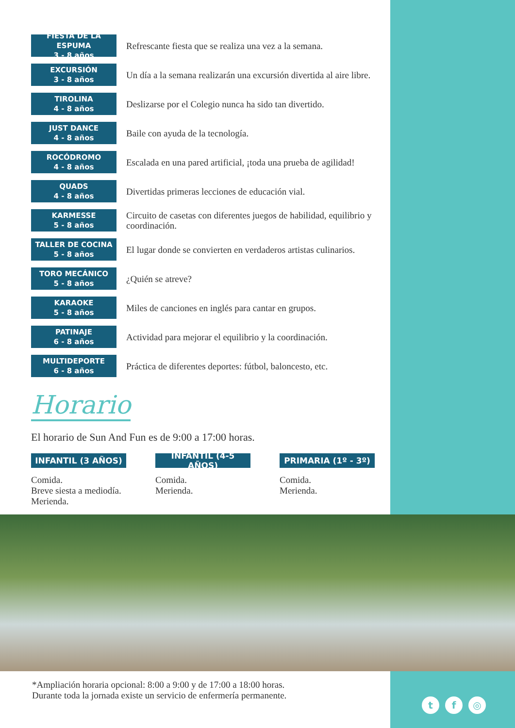FIESTA DE LA ESPUMA
3 - 8 años
Refrescante fiesta que se realiza una vez a la semana.
EXCURSIÓN
3 - 8 años
Un día a la semana realizarán una excursión divertida al aire libre.
TIROLINA
4 - 8 años
Deslizarse por el Colegio nunca ha sido tan divertido.
JUST DANCE
4 - 8 años
Baile con ayuda de la tecnología.
ROCÓDROMO
4 - 8 años
Escalada en una pared artificial, ¡toda una prueba de agilidad!
QUADS
4 - 8 años
Divertidas primeras lecciones de educación vial.
KARMESSE
5 - 8 años
Circuito de casetas con diferentes juegos de habilidad, equilibrio y coordinación.
TALLER DE COCINA
5 - 8 años
El lugar donde se convierten en verdaderos artistas culinarios.
TORO MECÁNICO
5 - 8 años
¿Quién se atreve?
KARAOKE
5 - 8 años
Miles de canciones en inglés para cantar en grupos.
PATINAJE
6 - 8 años
Actividad para mejorar el equilibrio y la coordinación.
MULTIDEPORTE
6 - 8 años
Práctica de diferentes deportes: fútbol, baloncesto, etc.
Horario
El horario de Sun And Fun es de 9:00 a 17:00 horas.
INFANTIL (3 AÑOS)
Comida.
Breve siesta a mediodía.
Merienda.
INFANTIL (4-5 AÑOS)
Comida.
Merienda.
PRIMARIA (1º - 3º)
Comida.
Merienda.
*Ampliación horaria opcional: 8:00 a 9:00 y de 17:00 a 18:00 horas.
Durante toda la jornada existe un servicio de enfermería permanente.
t f ◎